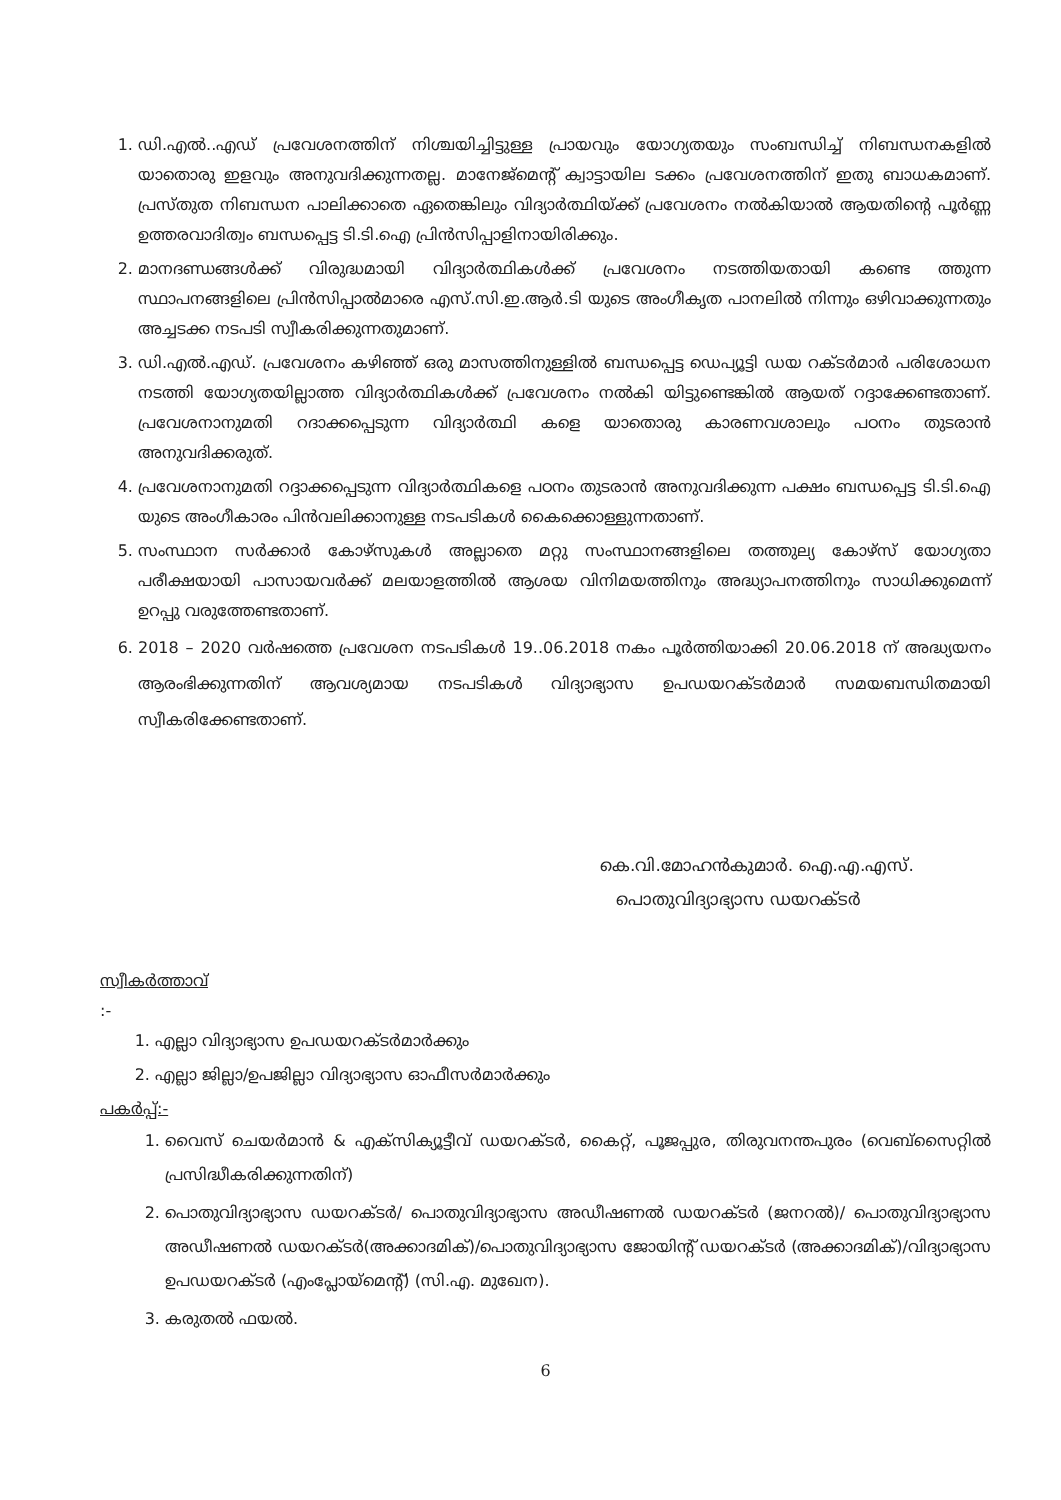1. ഡി.എൽ..എഡ് പ്രവേശനത്തിന് നിശ്ചയിച്ചിട്ടുള്ള പ്രായവും യോഗ്യതയും സംബന്ധിച്ച് നിബന്ധനകളിൽ യാതൊരു ഇളവും അനുവദിക്കുന്നതല്ല. മാനേജ്മെന്റ് ക്വാട്ടായില ടക്കം പ്രവേശനത്തിന് ഇതു ബാധകമാണ്. പ്രസ്തുത നിബന്ധന പാലിക്കാതെ ഏതെങ്കിലും വിദ്യാർത്ഥിയ്ക്ക് പ്രവേശനം നൽകിയാൽ ആയതിന്റെ പൂർണ്ണ ഉത്തരവാദിത്വം ബന്ധപ്പെട്ട ടി.ടി.ഐ പ്രിൻസിപ്പാളിനായിരിക്കും.
2. മാനദണ്ഡങ്ങൾക്ക് വിരുദ്ധമായി വിദ്യാർത്ഥികൾക്ക് പ്രവേശനം നടത്തിയതായി കണ്ടെ ത്തുന്ന സ്ഥാപനങ്ങളിലെ പ്രിൻസിപ്പാൽമാരെ എസ്.സി.ഇ.ആർ.ടി യുടെ അംഗീകൃത പാനലിൽ നിന്നും ഒഴിവാക്കുന്നതും അച്ചടക്ക നടപടി സ്വീകരിക്കുന്നതുമാണ്.
3. ഡി.എൽ.എഡ്. പ്രവേശനം കഴിഞ്ഞ് ഒരു മാസത്തിനുള്ളിൽ ബന്ധപ്പെട്ട ഡെപ്യൂട്ടി ഡയ റക്ടർമാർ പരിശോധന നടത്തി യോഗ്യതയില്ലാത്ത വിദ്യാർത്ഥികൾക്ക് പ്രവേശനം നൽകി യിട്ടുണ്ടെങ്കിൽ ആയത് റദ്ദാക്കേണ്ടതാണ്. പ്രവേശനാനുമതി റദാക്കപ്പെടുന്ന വിദ്യാർത്ഥി കളെ യാതൊരു കാരണവശാലും പഠനം തുടരാൻ അനുവദിക്കരുത്.
4. പ്രവേശനാനുമതി റദ്ദാക്കപ്പെടുന്ന വിദ്യാർത്ഥികളെ പഠനം തുടരാൻ അനുവദിക്കുന്ന പക്ഷം ബന്ധപ്പെട്ട ടി.ടി.ഐ യുടെ അംഗീകാരം പിൻവലിക്കാനുള്ള നടപടികൾ കൈക്കൊള്ളുന്നതാണ്.
5. സംസ്ഥാന സർക്കാർ കോഴ്സുകൾ അല്ലാതെ മറ്റു സംസ്ഥാനങ്ങളിലെ തത്തുല്യ കോഴ്സ് യോഗ്യതാ പരീക്ഷയായി പാസായവർക്ക് മലയാളത്തിൽ ആശയ വിനിമയത്തിനും അദ്ധ്യാപനത്തിനും സാധിക്കുമെന്ന് ഉറപ്പു വരുത്തേണ്ടതാണ്.
6. 2018 – 2020 വർഷത്തെ പ്രവേശന നടപടികൾ 19..06.2018 നകം പൂർത്തിയാക്കി 20.06.2018 ന് അദ്ധ്യയനം ആരംഭിക്കുന്നതിന് ആവശ്യമായ നടപടികൾ വിദ്യാഭ്യാസ ഉപഡയറക്ടർമാർ സമയബന്ധിതമായി സ്വീകരിക്കേണ്ടതാണ്.
കെ.വി.മോഹൻകുമാർ. ഐ.എ.എസ്.
പൊതുവിദ്യാഭ്യാസ ഡയറക്ടർ
സ്വീകർത്താവ്
:-
1. എല്ലാ വിദ്യാഭ്യാസ ഉപഡയറക്ടർമാർക്കും
2. എല്ലാ ജില്ലാ/ഉപജില്ലാ വിദ്യാഭ്യാസ ഓഫീസർമാർക്കും
പകർപ്പ്:-
1. വൈസ് ചെയർമാൻ & എക്സിക്യൂട്ടീവ് ഡയറക്ടർ, കൈറ്റ്, പൂജപ്പുര, തിരുവനന്തപുരം (വെബ്സൈറ്റിൽ പ്രസിദ്ധീകരിക്കുന്നതിന്)
2. പൊതുവിദ്യാഭ്യാസ ഡയറക്ടർ/ പൊതുവിദ്യാഭ്യാസ അഡീഷണൽ ഡയറക്ടർ (ജനറൽ)/ പൊതുവിദ്യാഭ്യാസ അഡീഷണൽ ഡയറക്ടർ(അക്കാദമിക്)/പൊതുവിദ്യാഭ്യാസ ജോയിന്റ് ഡയറക്ടർ (അക്കാദമിക്)/വിദ്യാഭ്യാസ ഉപഡയറക്ടർ (എംപ്ലോയ്മെന്റ്) (സി.എ. മുഖേന).
3. കരുതൽ ഫയൽ.
6